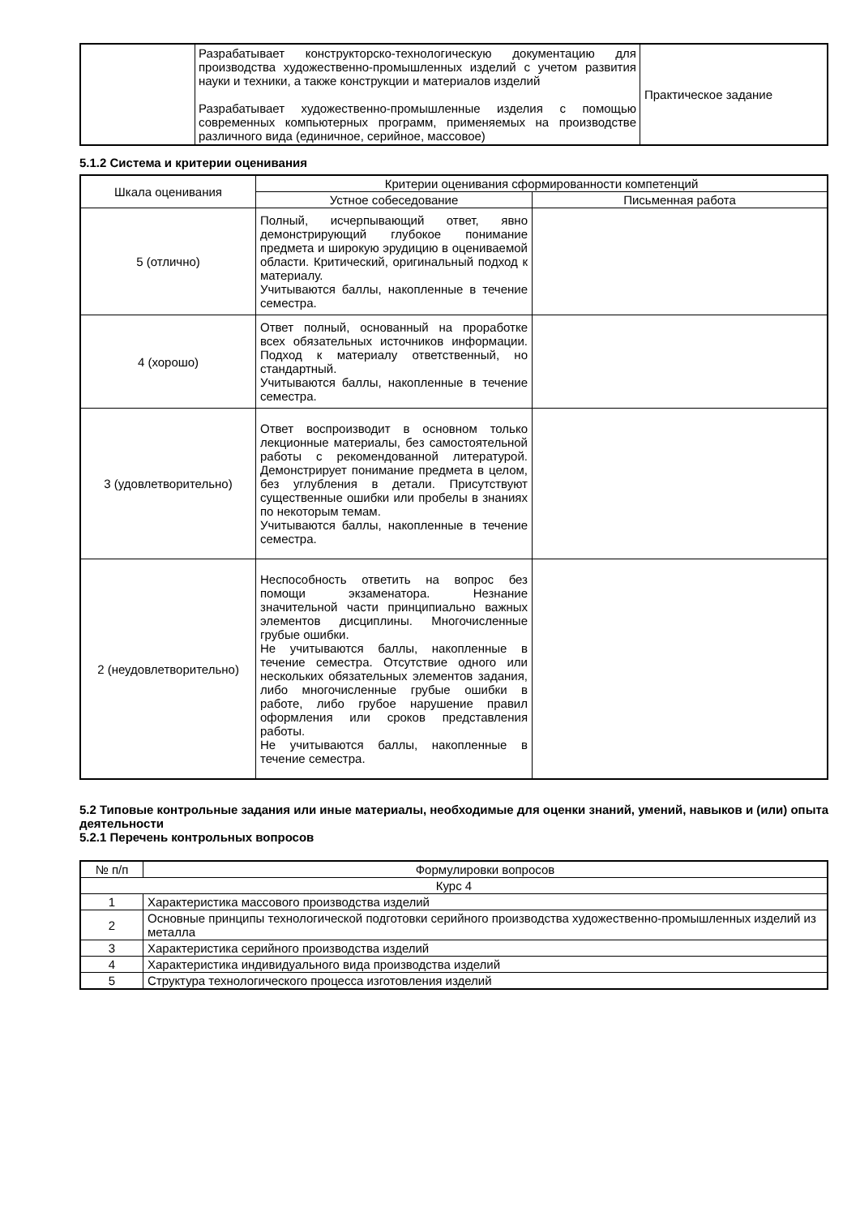| | Разрабатывает конструкторско-технологическую документацию для производства художественно-промышленных изделий с учетом развития науки и техники, а также конструкции и материалов изделий Разрабатывает художественно-промышленные изделия с помощью современных компьютерных программ, применяемых на производстве различного вида (единичное, серийное, массовое) | Практическое задание |
5.1.2 Система и критерии оценивания
| Шкала оценивания | Критерии оценивания сформированности компетенций | |
| --- | --- | --- |
| | Устное собеседование | Письменная работа |
| 5 (отлично) | Полный, исчерпывающий ответ, явно демонстрирующий глубокое понимание предмета и широкую эрудицию в оцениваемой области. Критический, оригинальный подход к материалу. Учитываются баллы, накопленные в течение семестра. | |
| 4 (хорошо) | Ответ полный, основанный на проработке всех обязательных источников информации. Подход к материалу ответственный, но стандартный. Учитываются баллы, накопленные в течение семестра. | |
| 3 (удовлетворительно) | Ответ воспроизводит в основном только лекционные материалы, без самостоятельной работы с рекомендованной литературой. Демонстрирует понимание предмета в целом, без углубления в детали. Присутствуют существенные ошибки или пробелы в знаниях по некоторым темам. Учитываются баллы, накопленные в течение семестра. | |
| 2 (неудовлетворительно) | Неспособность ответить на вопрос без помощи экзаменатора. Незнание значительной части принципиально важных элементов дисциплины. Многочисленные грубые ошибки. Не учитываются баллы, накопленные в течение семестра. Отсутствие одного или нескольких обязательных элементов задания, либо многочисленные грубые ошибки в работе, либо грубое нарушение правил оформления или сроков представления работы. Не учитываются баллы, накопленные в течение семестра. | |
5.2 Типовые контрольные задания или иные материалы, необходимые для оценки знаний, умений, навыков и (или) опыта деятельности
5.2.1 Перечень контрольных вопросов
| № п/п | Формулировки вопросов |
| --- | --- |
| Курс 4 | |
| 1 | Характеристика массового производства изделий |
| 2 | Основные принципы технологической подготовки серийного производства художественно-промышленных изделий из металла |
| 3 | Характеристика серийного производства изделий |
| 4 | Характеристика индивидуального вида производства изделий |
| 5 | Структура технологического процесса изготовления изделий |